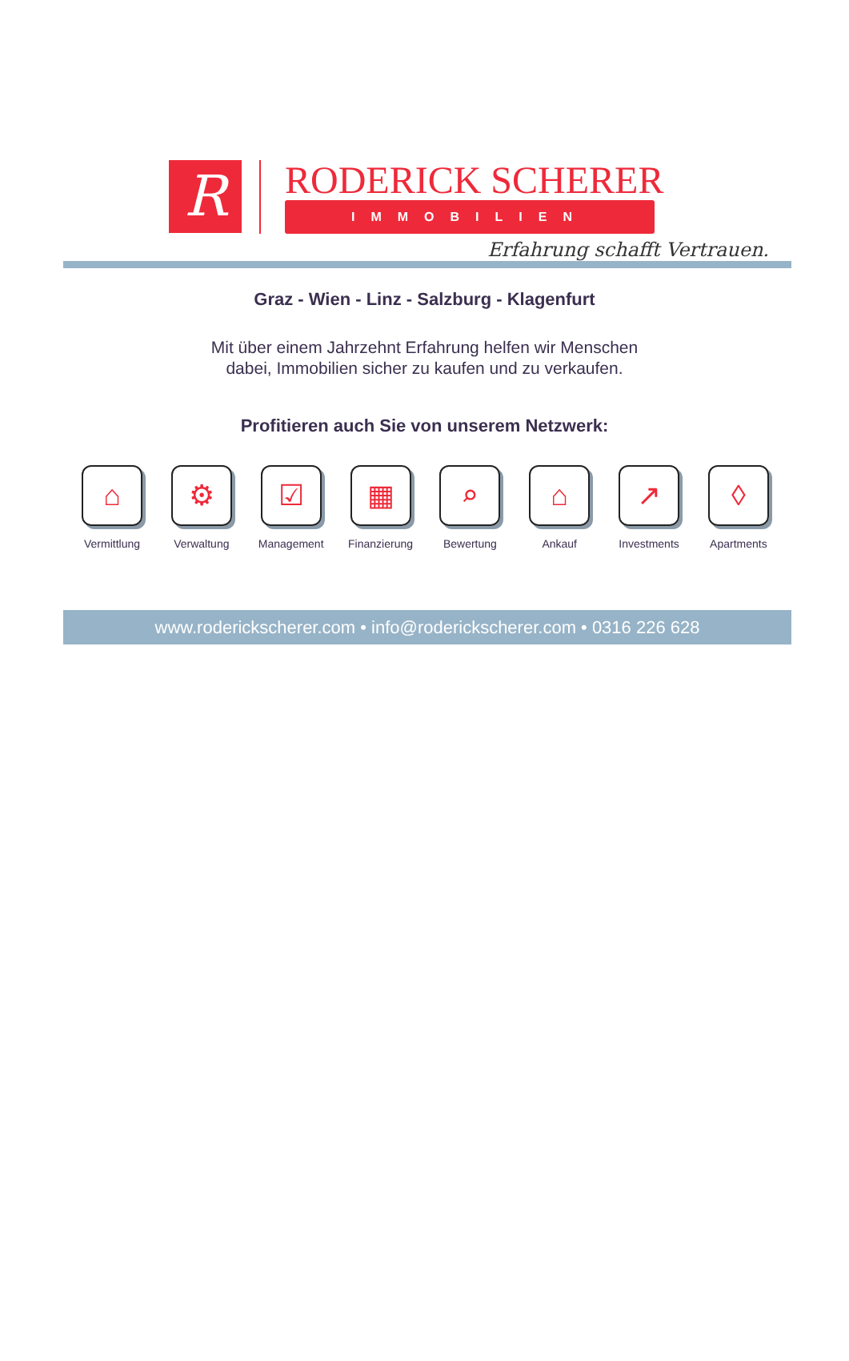R
RODERICK SCHERER
IMMOBILIEN
Erfahrung schafft Vertrauen.
Graz - Wien - Linz - Salzburg - Klagenfurt
Mit über einem Jahrzehnt Erfahrung helfen wir Menschen
dabei, Immobilien sicher zu kaufen und zu verkaufen.
Profitieren auch Sie von unserem Netzwerk:
⌂
Vermittlung
⚙
Verwaltung
☑
Management
▦
Finanzierung
⌕
Bewertung
⌂
Ankauf
↗
Investments
◊
Apartments
www.roderickscherer.com • info@roderickscherer.com • 0316 226 628